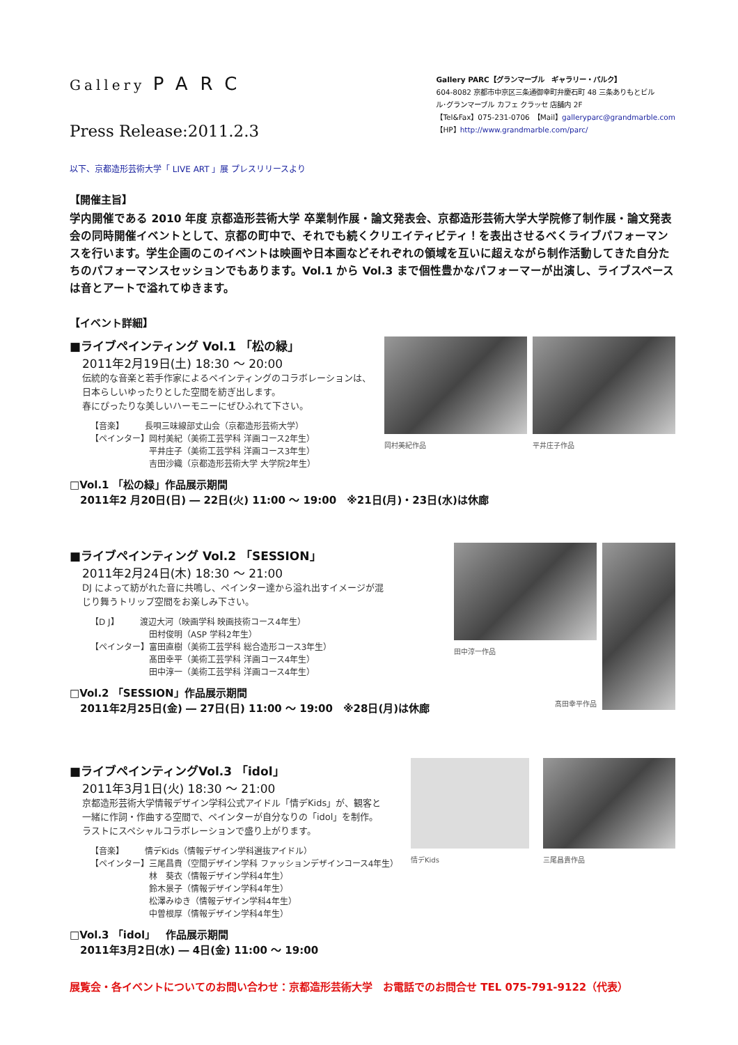Gallery PARC
Press Release:2011.2.3
Gallery PARC【グランマーブル　ギャラリー・パルク】
604-8082 京都市中京区三条通御幸町弁慶石町 48 三条ありもとビル
ル･グランマーブル カフェ クラッセ 店舗内 2F
【Tel&Fax】075-231-0706　【Mail】galleryparc@grandmarble.com
【HP】http://www.grandmarble.com/parc/
以下、京都造形芸術大学「 LIVE ART 」展 プレスリリースより
【開催主旨】
学内開催である 2010 年度 京都造形芸術大学 卒業制作展・論文発表会、京都造形芸術大学大学院修了制作展・論文発表会の同時開催イベントとして、京都の町中で、それでも続くクリエイティビティ！を表出させるべくライブパフォーマンスを行います。学生企画のこのイベントは映画や日本画などそれぞれの領域を互いに超えながら制作活動してきた自分たちのパフォーマンスセッションでもあります。Vol.1 から Vol.3 まで個性豊かなパフォーマーが出演し、ライブスペースは音とアートで溢れてゆきます。
【イベント詳細】
■ライブペインティング Vol.1 「松の緑」
2011年2月19日(土) 18:30 ～ 20:00
伝統的な音楽と若手作家によるペインティングのコラボレーションは、
日本らしいゆったりとした空間を紡ぎ出します。
春にぴったりな美しいハーモニーにぜひふれて下さい。
【音楽】　　　長唄三味線部丈山会（京都造形芸術大学）
【ペインター】岡村美紀（美術工芸学科 洋画コース2年生）
　　　　　　　平井庄子（美術工芸学科 洋画コース3年生）
　　　　　　　吉田沙織（京都造形芸術大学 大学院2年生）
岡村美紀作品 平井庄子作品
□Vol.1 「松の緑」作品展示期間
　2011年2 月20日(日) ― 22日(火) 11:00 ～ 19:00　※21日(月)・23日(水)は休廊
■ライブペインティング Vol.2 「SESSION」
2011年2月24日(木) 18:30 ～ 21:00
DJ によって紡がれた音に共鳴し、ペインター達から溢れ出すイメージが混
じり舞うトリップ空間をお楽しみ下さい。
【D J】　　　渡辺大河（映画学科 映画技術コース4年生）
　　　　　　　田村俊明（ASP 学科2年生）
【ペインター】富田直樹（美術工芸学科 総合造形コース3年生）
　　　　　　　髙田幸平（美術工芸学科 洋画コース4年生）
　　　　　　　田中淳一（美術工芸学科 洋画コース4年生）
□Vol.2 「SESSION」作品展示期間
　2011年2月25日(金) ― 27日(日) 11:00 ～ 19:00　※28日(月)は休廊
田中淳一作品
髙田幸平作品
■ライブペインティングVol.3 「idol」
2011年3月1日(火) 18:30 ～ 21:00
京都造形芸術大学情報デザイン学科公式アイドル「情デKids」が、観客と
一緒に作詞・作曲する空間で、ペインターが自分なりの「idol」を制作。
ラストにスペシャルコラボレーションで盛り上がります。
【音楽】　　　情デKids（情報デザイン学科選抜アイドル）
【ペインター】三尾昌貴（空間デザイン学科 ファッションデザインコース4年生）
　　　　　　　林　葵衣（情報デザイン学科4年生）
　　　　　　　鈴木景子（情報デザイン学科4年生）
　　　　　　　松澤みゆき（情報デザイン学科4年生）
　　　　　　　中曽根厚（情報デザイン学科4年生）
情デKids 三尾昌貴作品
□Vol.3 「idol」　作品展示期間
　2011年3月2日(水) ― 4日(金) 11:00 ～ 19:00
展覧会・各イベントについてのお問い合わせ：京都造形芸術大学　お電話でのお問合せ TEL 075-791-9122（代表）